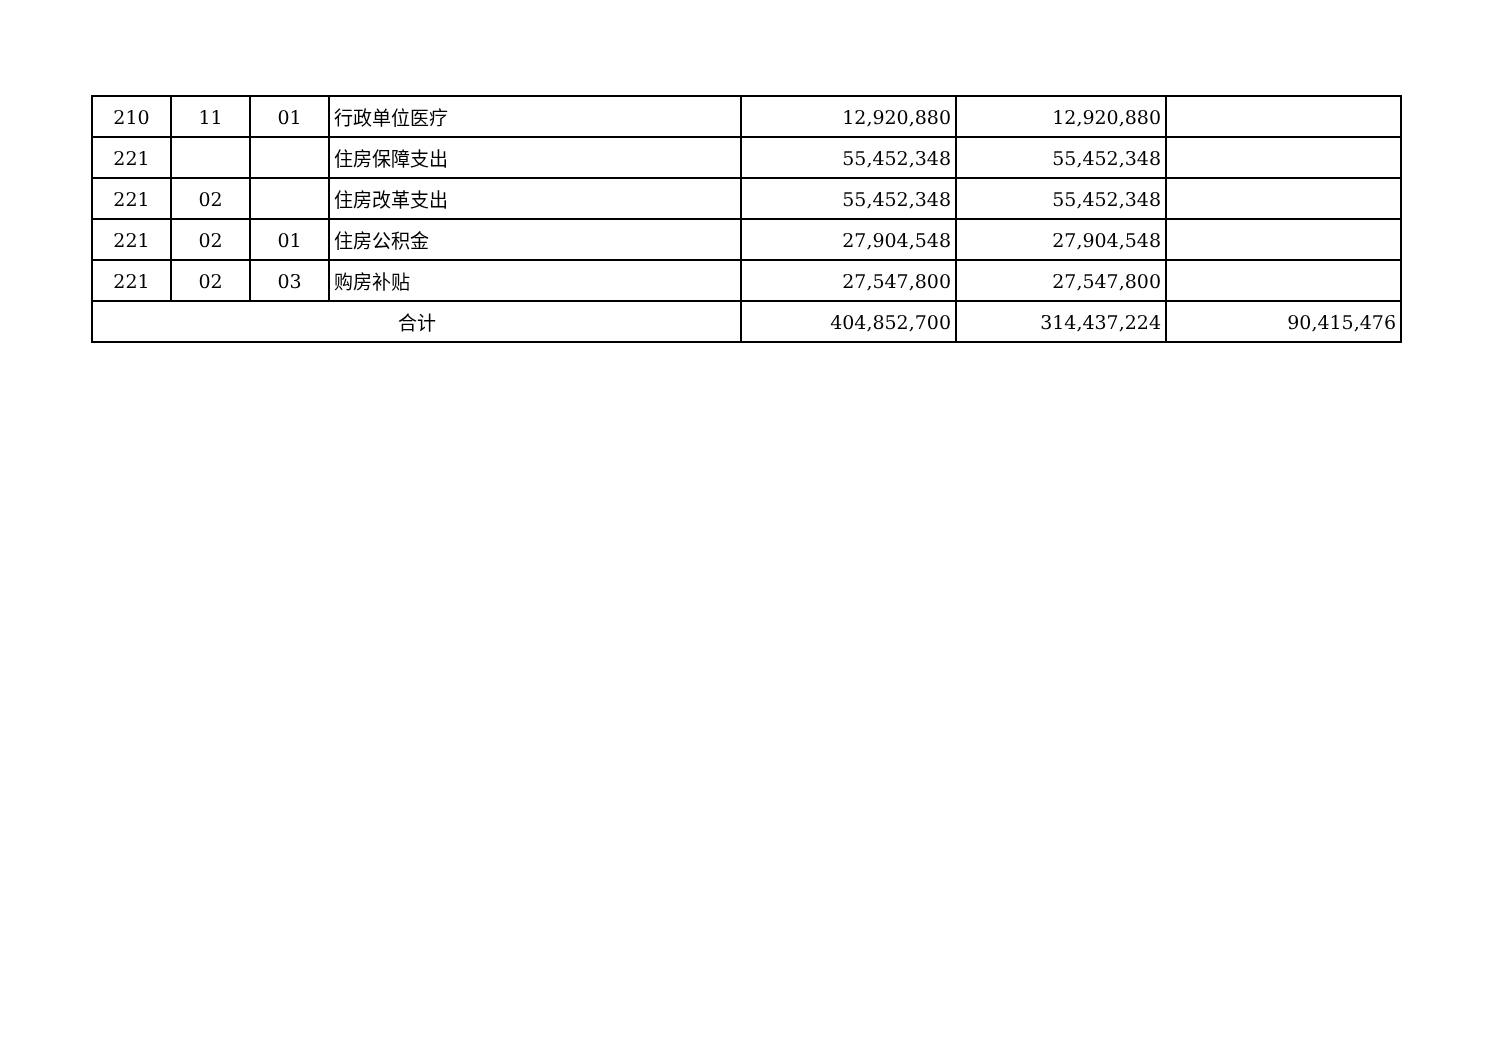| 210 | 11 | 01 | 行政单位医疗 | 12,920,880 | 12,920,880 | |
| 221 | | | 住房保障支出 | 55,452,348 | 55,452,348 | |
| 221 | 02 | | 住房改革支出 | 55,452,348 | 55,452,348 | |
| 221 | 02 | 01 | 住房公积金 | 27,904,548 | 27,904,548 | |
| 221 | 02 | 03 | 购房补贴 | 27,547,800 | 27,547,800 | |
| 合计 | | | | 404,852,700 | 314,437,224 | 90,415,476 |